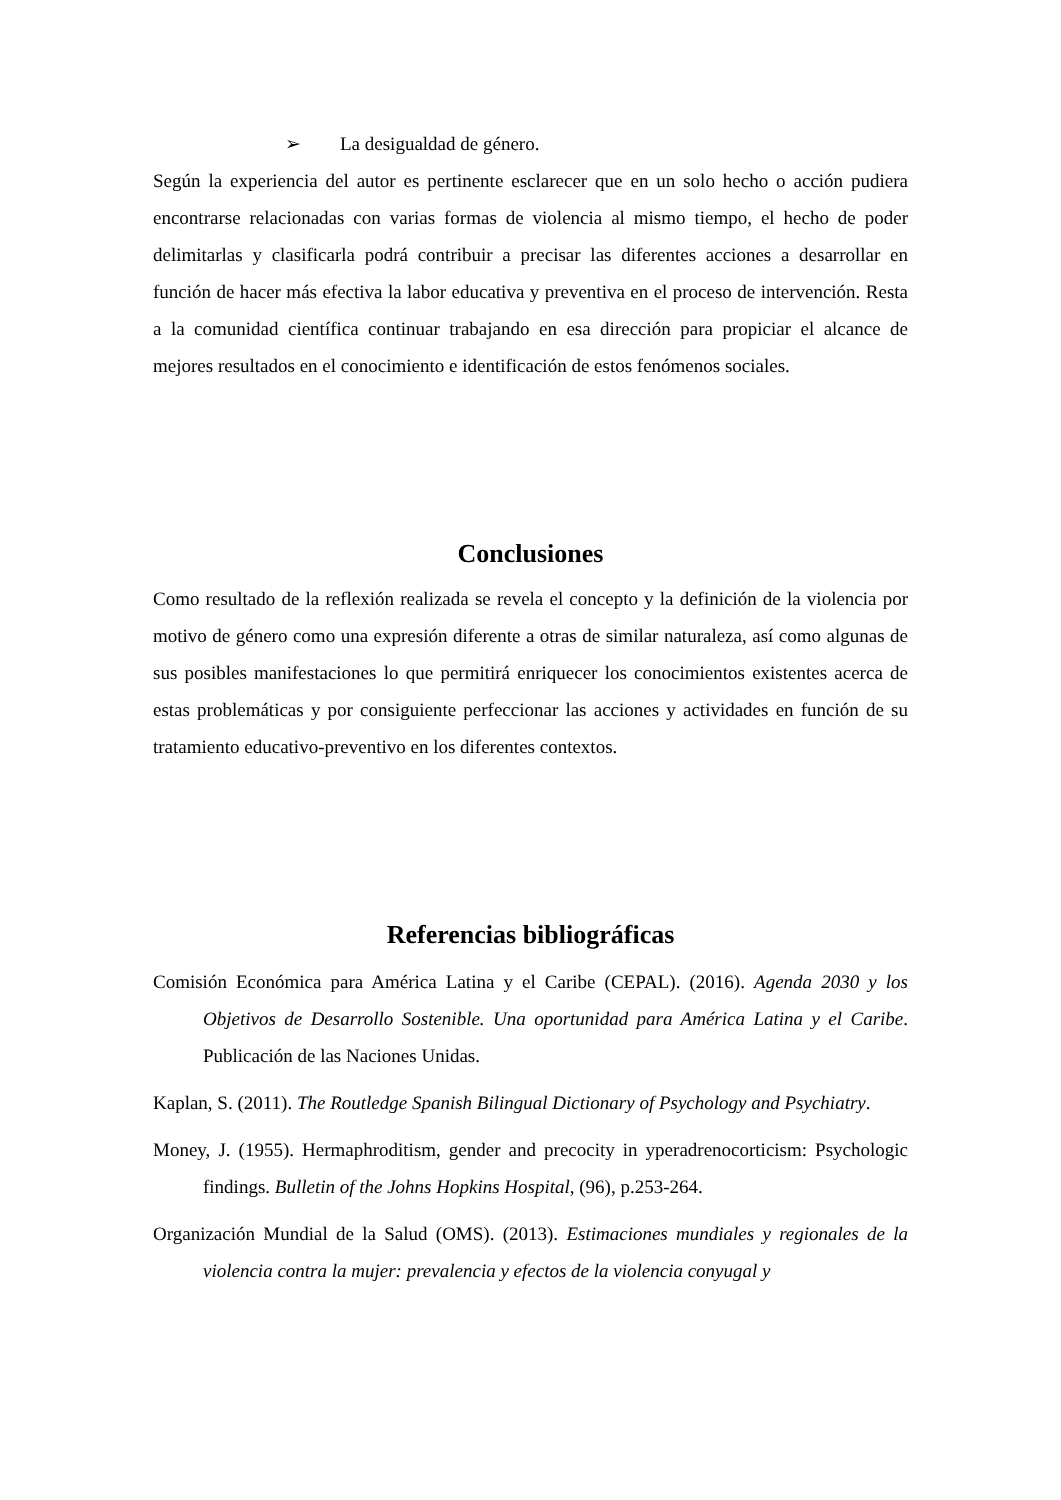➢ La desigualdad de género.
Según la experiencia del autor es pertinente esclarecer que en un solo hecho o acción pudiera encontrarse relacionadas con varias formas de violencia al mismo tiempo, el hecho de poder delimitarlas y clasificarla podrá contribuir a precisar las diferentes acciones a desarrollar en función de hacer más efectiva la labor educativa y preventiva en el proceso de intervención. Resta a la comunidad científica continuar trabajando en esa dirección para propiciar el alcance de mejores resultados en el conocimiento e identificación de estos fenómenos sociales.
Conclusiones
Como resultado de la reflexión realizada se revela el concepto y la definición de la violencia por motivo de género como una expresión diferente a otras de similar naturaleza, así como algunas de sus posibles manifestaciones lo que permitirá enriquecer los conocimientos existentes acerca de estas problemáticas y por consiguiente perfeccionar las acciones y actividades en función de su tratamiento educativo-preventivo en los diferentes contextos.
Referencias bibliográficas
Comisión Económica para América Latina y el Caribe (CEPAL). (2016). Agenda 2030 y los Objetivos de Desarrollo Sostenible. Una oportunidad para América Latina y el Caribe. Publicación de las Naciones Unidas.
Kaplan, S. (2011). The Routledge Spanish Bilingual Dictionary of Psychology and Psychiatry.
Money, J. (1955). Hermaphroditism, gender and precocity in yperadrenocorticism: Psychologic findings. Bulletin of the Johns Hopkins Hospital, (96), p.253-264.
Organización Mundial de la Salud (OMS). (2013). Estimaciones mundiales y regionales de la violencia contra la mujer: prevalencia y efectos de la violencia conyugal y